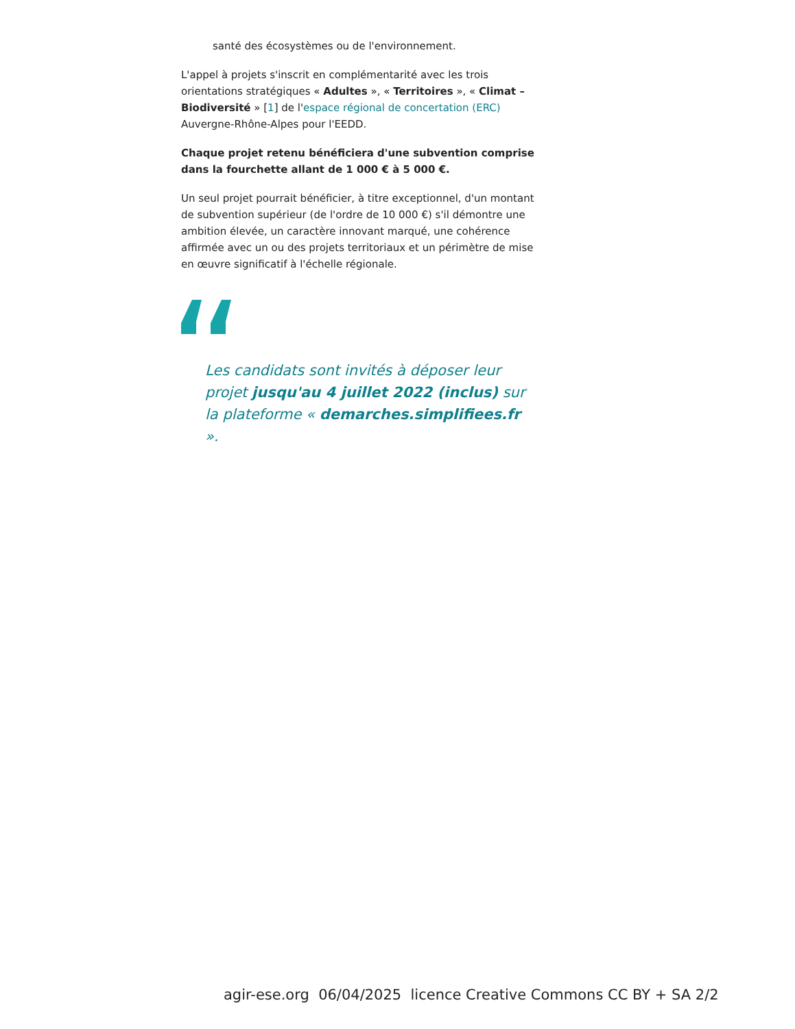santé des écosystèmes ou de l'environnement.
L'appel à projets s'inscrit en complémentarité avec les trois orientations stratégiques « Adultes », « Territoires », « Climat – Biodiversité » [1] de l'espace régional de concertation (ERC) Auvergne-Rhône-Alpes pour l'EEDD.
Chaque projet retenu bénéficiera d'une subvention comprise dans la fourchette allant de 1 000 € à 5 000 €.
Un seul projet pourrait bénéficier, à titre exceptionnel, d'un montant de subvention supérieur (de l'ordre de 10 000 €) s'il démontre une ambition élevée, un caractère innovant marqué, une cohérence affirmée avec un ou des projets territoriaux et un périmètre de mise en œuvre significatif à l'échelle régionale.
Les candidats sont invités à déposer leur projet jusqu'au 4 juillet 2022 (inclus) sur la plateforme « demarches.simplifiees.fr ».
agir-ese.org 06/04/2025 licence Creative Commons CC BY + SA 2/2